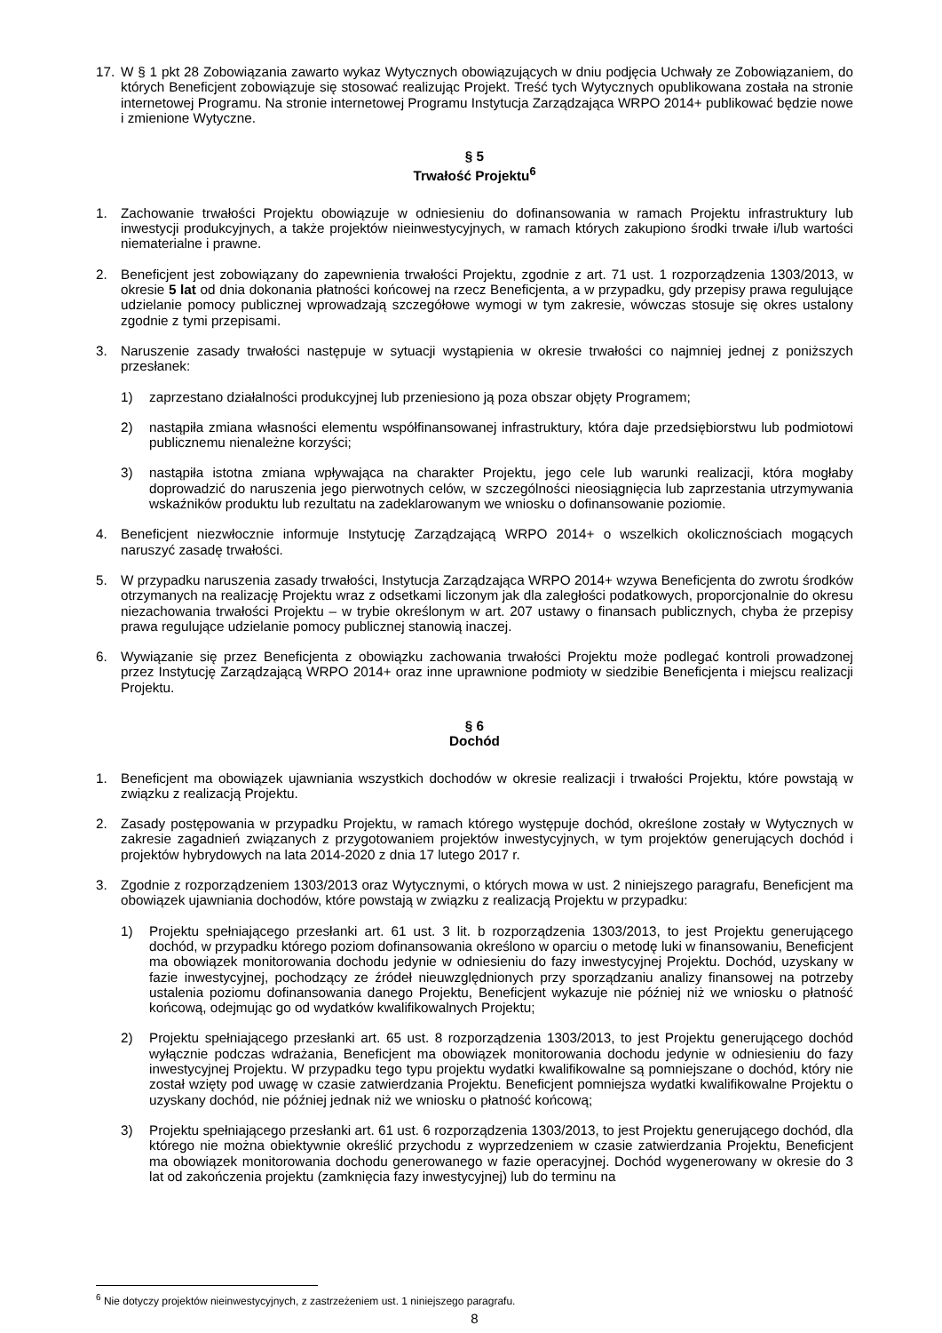17. W § 1 pkt 28 Zobowiązania zawarto wykaz Wytycznych obowiązujących w dniu podjęcia Uchwały ze Zobowiązaniem, do których Beneficjent zobowiązuje się stosować realizując Projekt. Treść tych Wytycznych opublikowana została na stronie internetowej Programu. Na stronie internetowej Programu Instytucja Zarządzająca WRPO 2014+ publikować będzie nowe i zmienione Wytyczne.
§ 5
Trwałość Projektu<sup>6</sup>
1. Zachowanie trwałości Projektu obowiązuje w odniesieniu do dofinansowania w ramach Projektu infrastruktury lub inwestycji produkcyjnych, a także projektów nieinwestycyjnych, w ramach których zakupiono środki trwałe i/lub wartości niematerialne i prawne.
2. Beneficjent jest zobowiązany do zapewnienia trwałości Projektu, zgodnie z art. 71 ust. 1 rozporządzenia 1303/2013, w okresie 5 lat od dnia dokonania płatności końcowej na rzecz Beneficjenta, a w przypadku, gdy przepisy prawa regulujące udzielanie pomocy publicznej wprowadzają szczegółowe wymogi w tym zakresie, wówczas stosuje się okres ustalony zgodnie z tymi przepisami.
3. Naruszenie zasady trwałości następuje w sytuacji wystąpienia w okresie trwałości co najmniej jednej z poniższych przesłanek:
1) zaprzestano działalności produkcyjnej lub przeniesiono ją poza obszar objęty Programem;
2) nastąpiła zmiana własności elementu współfinansowanej infrastruktury, która daje przedsiębiorstwu lub podmiotowi publicznemu nienależne korzyści;
3) nastąpiła istotna zmiana wpływająca na charakter Projektu, jego cele lub warunki realizacji, która mogłaby doprowadzić do naruszenia jego pierwotnych celów, w szczególności nieosiągnięcia lub zaprzestania utrzymywania wskaźników produktu lub rezultatu na zadeklarowanym we wniosku o dofinansowanie poziomie.
4. Beneficjent niezwłocznie informuje Instytucję Zarządzającą WRPO 2014+ o wszelkich okolicznościach mogących naruszyć zasadę trwałości.
5. W przypadku naruszenia zasady trwałości, Instytucja Zarządzająca WRPO 2014+ wzywa Beneficjenta do zwrotu środków otrzymanych na realizację Projektu wraz z odsetkami liczonym jak dla zaległości podatkowych, proporcjonalnie do okresu niezachowania trwałości Projektu – w trybie określonym w art. 207 ustawy o finansach publicznych, chyba że przepisy prawa regulujące udzielanie pomocy publicznej stanowią inaczej.
6. Wywiązanie się przez Beneficjenta z obowiązku zachowania trwałości Projektu może podlegać kontroli prowadzonej przez Instytucję Zarządzającą WRPO 2014+ oraz inne uprawnione podmioty w siedzibie Beneficjenta i miejscu realizacji Projektu.
§ 6
Dochód
1. Beneficjent ma obowiązek ujawniania wszystkich dochodów w okresie realizacji i trwałości Projektu, które powstają w związku z realizacją Projektu.
2. Zasady postępowania w przypadku Projektu, w ramach którego występuje dochód, określone zostały w Wytycznych w zakresie zagadnień związanych z przygotowaniem projektów inwestycyjnych, w tym projektów generujących dochód i projektów hybrydowych na lata 2014-2020 z dnia 17 lutego 2017 r.
3. Zgodnie z rozporządzeniem 1303/2013 oraz Wytycznymi, o których mowa w ust. 2 niniejszego paragrafu, Beneficjent ma obowiązek ujawniania dochodów, które powstają w związku z realizacją Projektu w przypadku:
1) Projektu spełniającego przesłanki art. 61 ust. 3 lit. b rozporządzenia 1303/2013, to jest Projektu generującego dochód, w przypadku którego poziom dofinansowania określono w oparciu o metodę luki w finansowaniu, Beneficjent ma obowiązek monitorowania dochodu jedynie w odniesieniu do fazy inwestycyjnej Projektu. Dochód, uzyskany w fazie inwestycyjnej, pochodzący ze źródeł nieuwzględnionych przy sporządzaniu analizy finansowej na potrzeby ustalenia poziomu dofinansowania danego Projektu, Beneficjent wykazuje nie później niż we wniosku o płatność końcową, odejmując go od wydatków kwalifikowalnych Projektu;
2) Projektu spełniającego przesłanki art. 65 ust. 8 rozporządzenia 1303/2013, to jest Projektu generującego dochód wyłącznie podczas wdrażania, Beneficjent ma obowiązek monitorowania dochodu jedynie w odniesieniu do fazy inwestycyjnej Projektu. W przypadku tego typu projektu wydatki kwalifikowalne są pomniejszane o dochód, który nie został wzięty pod uwagę w czasie zatwierdzania Projektu. Beneficjent pomniejsza wydatki kwalifikowalne Projektu o uzyskany dochód, nie później jednak niż we wniosku o płatność końcową;
3) Projektu spełniającego przesłanki art. 61 ust. 6 rozporządzenia 1303/2013, to jest Projektu generującego dochód, dla którego nie można obiektywnie określić przychodu z wyprzedzeniem w czasie zatwierdzania Projektu, Beneficjent ma obowiązek monitorowania dochodu generowanego w fazie operacyjnej. Dochód wygenerowany w okresie do 3 lat od zakończenia projektu (zamknięcia fazy inwestycyjnej) lub do terminu na
<sup>6</sup> Nie dotyczy projektów nieinwestycyjnych, z zastrzeżeniem ust. 1 niniejszego paragrafu.
8